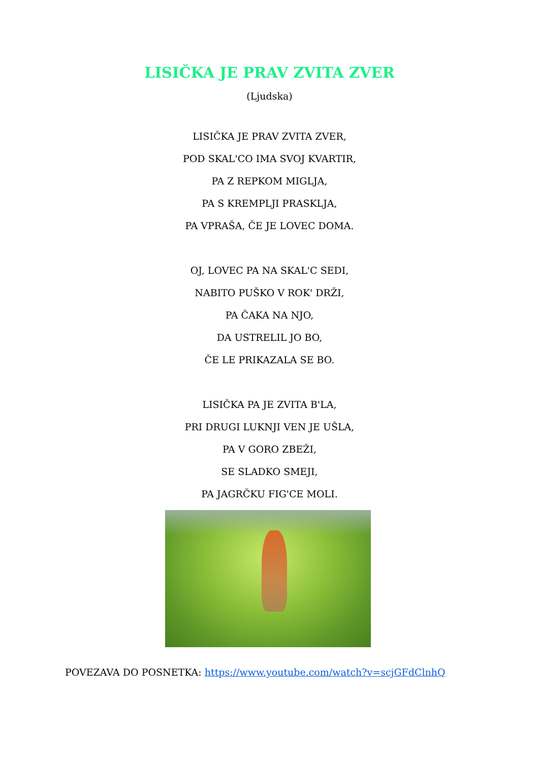LISIČKA JE PRAV ZVITA ZVER
(Ljudska)
LISIČKA JE PRAV ZVITA ZVER,
POD SKAL'CO IMA SVOJ KVARTIR,
PA Z REPKOM MIGLJA,
PA S KREMPLJI PRASKLJA,
PA VPRAŠA, ČE JE LOVEC DOMA.
OJ, LOVEC PA NA SKAL'C SEDI,
NABITO PUŠKO V ROK' DRŽI,
PA ČAKA NA NJO,
DA USTRELIL JO BO,
ČE LE PRIKAZALA SE BO.
LISIČKA PA JE ZVITA B'LA,
PRI DRUGI LUKNJI VEN JE UŠLA,
PA V GORO ZBEŽI,
SE SLADKO SMEJI,
PA JAGRČKU FIG'CE MOLI.
POVEZAVA DO POSNETKA: https://www.youtube.com/watch?v=scjGFdClnhQ